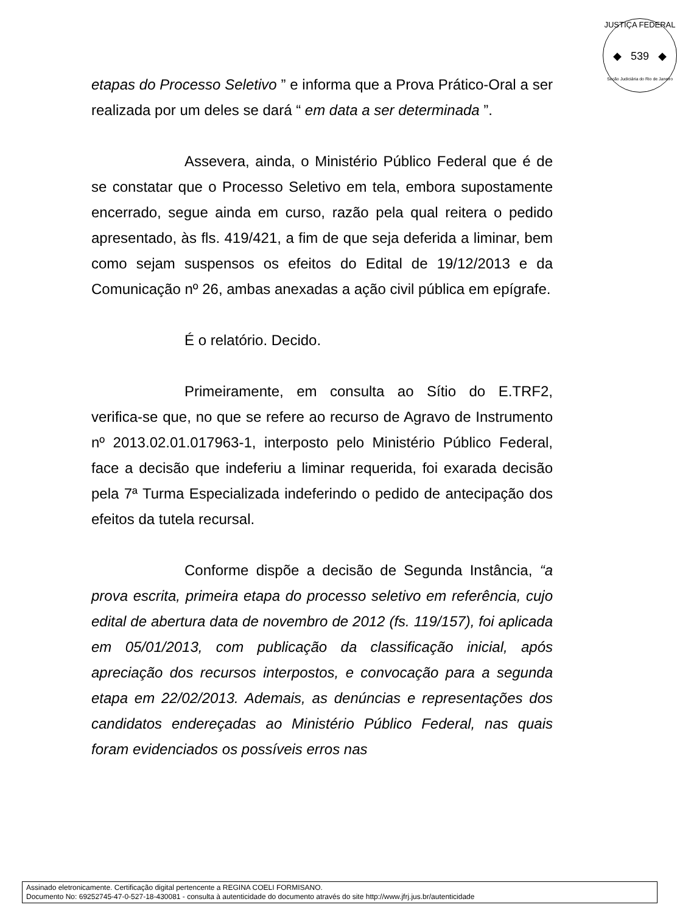JUSTIÇA FEDERAL
◆ 539 ◆
Seção Judiciária do Rio de Janeiro
etapas do Processo Seletivo ” e informa que a Prova Prático-Oral a ser realizada por um deles se dará “ em data a ser determinada ”.
Assevera, ainda, o Ministério Público Federal que é de se constatar que o Processo Seletivo em tela, embora supostamente encerrado, segue ainda em curso, razão pela qual reitera o pedido apresentado, às fls. 419/421, a fim de que seja deferida a liminar, bem como sejam suspensos os efeitos do Edital de 19/12/2013 e da Comunicação nº 26, ambas anexadas a ação civil pública em epígrafe.
É o relatório. Decido.
Primeiramente, em consulta ao Sítio do E.TRF2, verifica-se que, no que se refere ao recurso de Agravo de Instrumento nº 2013.02.01.017963-1, interposto pelo Ministério Público Federal, face a decisão que indeferiu a liminar requerida, foi exarada decisão pela 7ª Turma Especializada indeferindo o pedido de antecipação dos efeitos da tutela recursal.
Conforme dispõe a decisão de Segunda Instância, “a prova escrita, primeira etapa do processo seletivo em referência, cujo edital de abertura data de novembro de 2012 (fs. 119/157), foi aplicada em 05/01/2013, com publicação da classificação inicial, após apreciação dos recursos interpostos, e convocação para a segunda etapa em 22/02/2013. Ademais, as denúncias e representações dos candidatos endereçadas ao Ministério Público Federal, nas quais foram evidenciados os possíveis erros nas
Assinado eletronicamente. Certificação digital pertencente a REGINA COELI FORMISANO.
Documento No: 69252745-47-0-527-18-430081 - consulta à autenticidade do documento através do site http://www.jfrj.jus.br/autenticidade